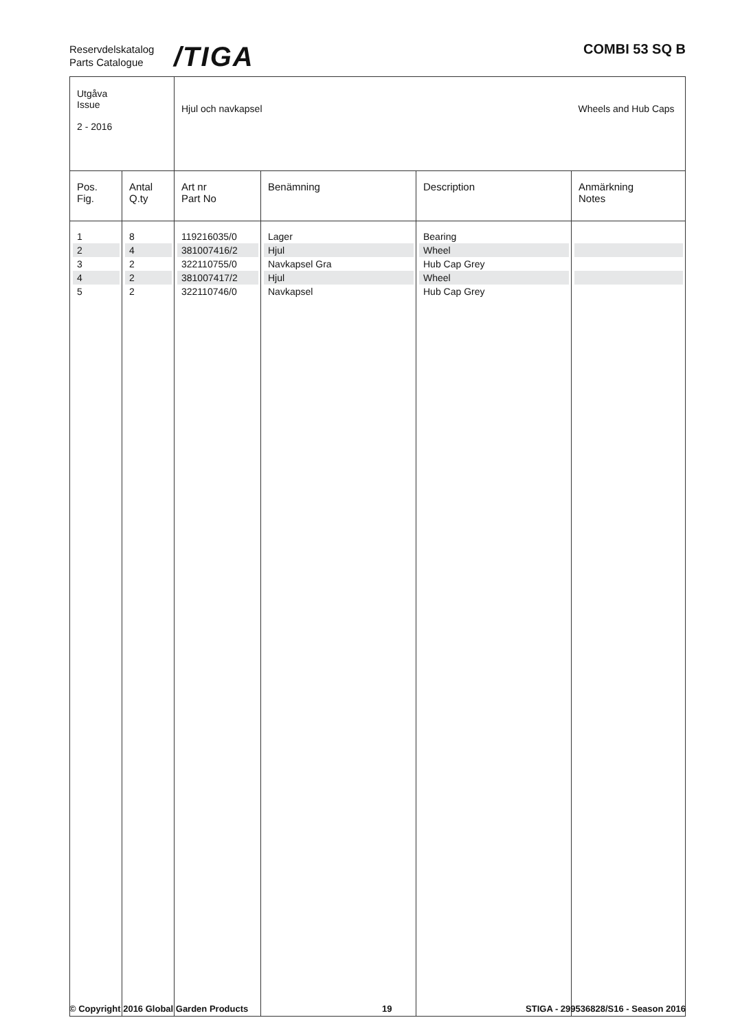Reservdelskatalog
Parts Catalogue
/TIGA COMBI 53 SQ B
| Utgåva Issue 2 - 2016 | | Hjul och navkapsel | | | Wheels and Hub Caps |
| Pos. Fig. | Antal Q.ty | Art nr Part No | Benämning | Description | Anmärkning Notes |
| 1 | 8 | 119216035/0 | Lager | Bearing | |
| 2 | 4 | 381007416/2 | Hjul | Wheel | |
| 3 | 2 | 322110755/0 | Navkapsel Gra | Hub Cap Grey | |
| 4 | 2 | 381007417/2 | Hjul | Wheel | |
| 5 | 2 | 322110746/0 | Navkapsel | Hub Cap Grey | |
© Copyright 2016 Global Garden Products 19 STIGA - 299536828/S16 - Season 2016